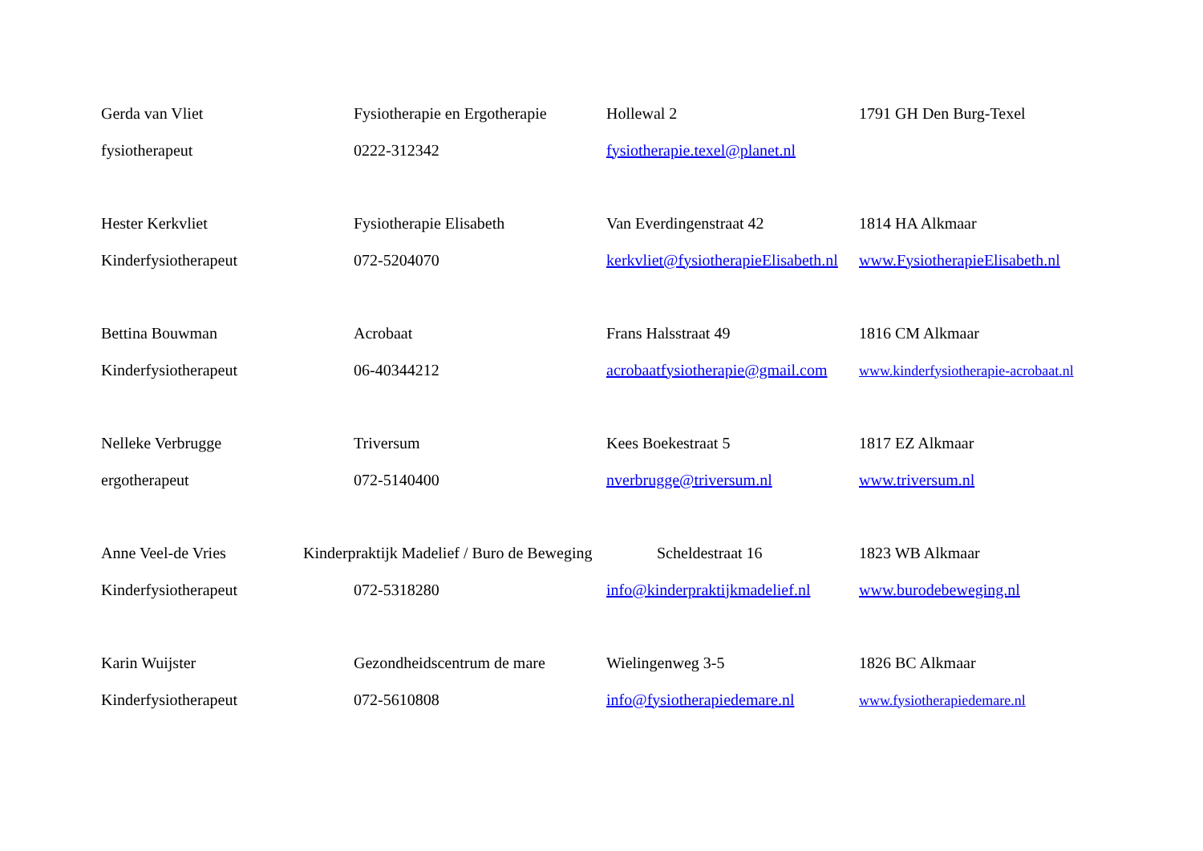| Gerda van Vliet | Fysiotherapie en Ergotherapie | Hollewal 2 | 1791 GH Den Burg-Texel |
| fysiotherapeut | 0222-312342 | fysiotherapie.texel@planet.nl | |
| Hester Kerkvliet | Fysiotherapie Elisabeth | Van Everdingenstraat 42 | 1814 HA Alkmaar |
| Kinderfysiotherapeut | 072-5204070 | kerkvliet@fysiotherapieElisabeth.nl | www.FysiotherapieElisabeth.nl |
| Bettina Bouwman | Acrobaat | Frans Halsstraat 49 | 1816 CM Alkmaar |
| Kinderfysiotherapeut | 06-40344212 | acrobaatfysiotherapie@gmail.com | www.kinderfysiotherapie-acrobaat.nl |
| Nelleke Verbrugge | Triversum | Kees Boekestraat 5 | 1817 EZ Alkmaar |
| ergotherapeut | 072-5140400 | nverbrugge@triversum.nl | www.triversum.nl |
| Anne Veel-de Vries | Kinderpraktijk Madelief / Buro de Beweging | Scheldestraat 16 | 1823 WB Alkmaar |
| Kinderfysiotherapeut | 072-5318280 | info@kinderpraktijkmadelief.nl | www.burodebeweging.nl |
| Karin Wuijster | Gezondheidscentrum de mare | Wielingenweg 3-5 | 1826 BC Alkmaar |
| Kinderfysiotherapeut | 072-5610808 | info@fysiotherapiedemare.nl | www.fysiotherapiedemare.nl |